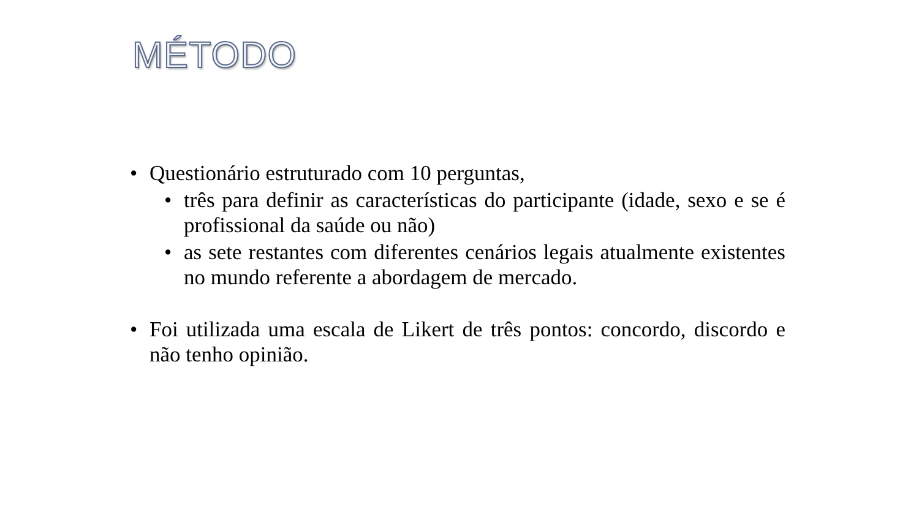MÉTODO
• Questionário estruturado com 10 perguntas,
• três para definir as características do participante (idade, sexo e se é profissional da saúde ou não)
• as sete restantes com diferentes cenários legais atualmente existentes no mundo referente a abordagem de mercado.
• Foi utilizada uma escala de Likert de três pontos: concordo, discordo e não tenho opinião.